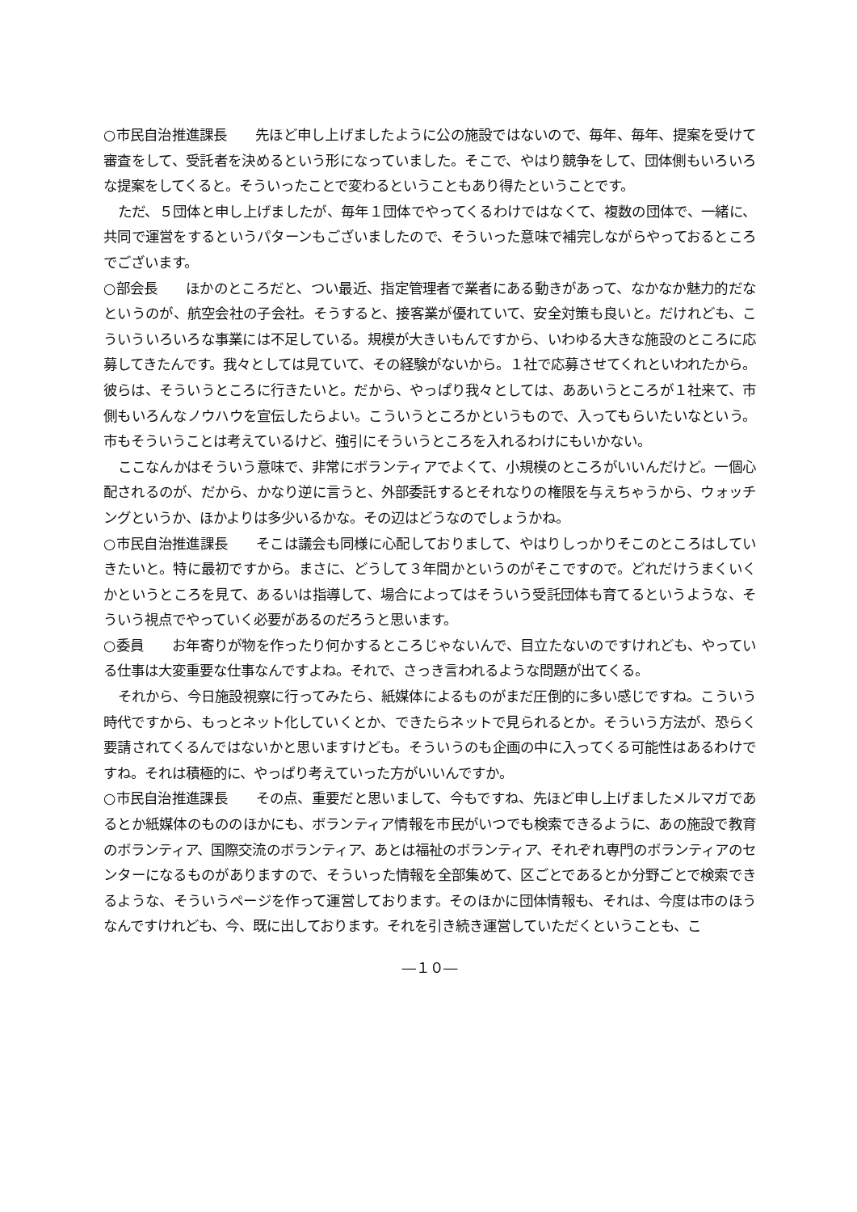○市民自治推進課長　　先ほど申し上げましたように公の施設ではないので、毎年、毎年、提案を受けて審査をして、受託者を決めるという形になっていました。そこで、やはり競争をして、団体側もいろいろな提案をしてくると。そういったことで変わるということもあり得たということです。
ただ、５団体と申し上げましたが、毎年１団体でやってくるわけではなくて、複数の団体で、一緒に、共同で運営をするというパターンもございましたので、そういった意味で補完しながらやっておるところでございます。
○部会長　　ほかのところだと、つい最近、指定管理者で業者にある動きがあって、なかなか魅力的だなというのが、航空会社の子会社。そうすると、接客業が優れていて、安全対策も良いと。だけれども、こういういろいろな事業には不足している。規模が大きいもんですから、いわゆる大きな施設のところに応募してきたんです。我々としては見ていて、その経験がないから。１社で応募させてくれといわれたから。彼らは、そういうところに行きたいと。だから、やっぱり我々としては、ああいうところが１社来て、市側もいろんなノウハウを宣伝したらよい。こういうところかというもので、入ってもらいたいなという。市もそういうことは考えているけど、強引にそういうところを入れるわけにもいかない。
ここなんかはそういう意味で、非常にボランティアでよくて、小規模のところがいいんだけど。一個心配されるのが、だから、かなり逆に言うと、外部委託するとそれなりの権限を与えちゃうから、ウォッチングというか、ほかよりは多少いるかな。その辺はどうなのでしょうかね。
○市民自治推進課長　　そこは議会も同様に心配しておりまして、やはりしっかりそこのところはしていきたいと。特に最初ですから。まさに、どうして３年間かというのがそこですので。どれだけうまくいくかというところを見て、あるいは指導して、場合によってはそういう受託団体も育てるというような、そういう視点でやっていく必要があるのだろうと思います。
○委員　　お年寄りが物を作ったり何かするところじゃないんで、目立たないのですけれども、やっている仕事は大変重要な仕事なんですよね。それで、さっき言われるような問題が出てくる。
それから、今日施設視察に行ってみたら、紙媒体によるものがまだ圧倒的に多い感じですね。こういう時代ですから、もっとネット化していくとか、できたらネットで見られるとか。そういう方法が、恐らく要請されてくるんではないかと思いますけども。そういうのも企画の中に入ってくる可能性はあるわけですね。それは積極的に、やっぱり考えていった方がいいんですか。
○市民自治推進課長　　その点、重要だと思いまして、今もですね、先ほど申し上げましたメルマガであるとか紙媒体のもののほかにも、ボランティア情報を市民がいつでも検索できるように、あの施設で教育のボランティア、国際交流のボランティア、あとは福祉のボランティア、それぞれ専門のボランティアのセンターになるものがありますので、そういった情報を全部集めて、区ごとであるとか分野ごとで検索できるような、そういうページを作って運営しております。そのほかに団体情報も、それは、今度は市のほうなんですけれども、今、既に出しております。それを引き続き運営していただくということも、こ
―１０―